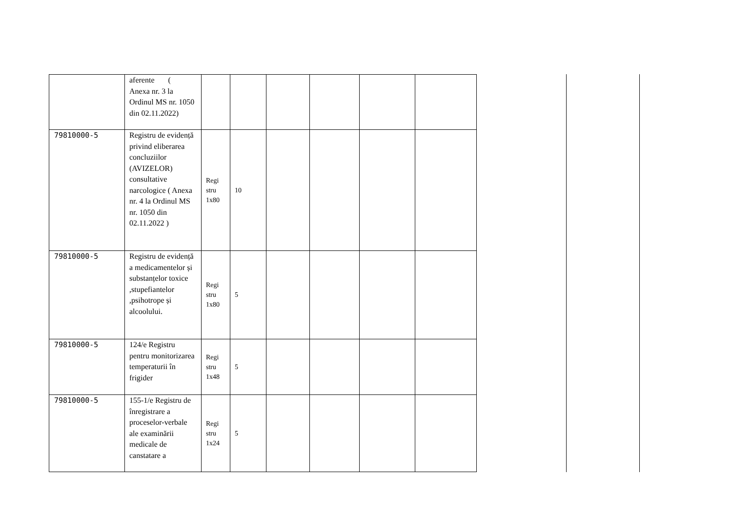| | aferente ( Anexa nr. 3 la Ordinul MS nr. 1050 din 02.11.2022) | | | | | | |
| 79810000-5 | Registru de evidență privind eliberarea concluziilor (AVIZELOR) consultative narcologice ( Anexa nr. 4 la Ordinul MS nr. 1050 din 02.11.2022 ) | Regi stru 1x80 | 10 | | | | |
| 79810000-5 | Registru de evidență a medicamentelor și substanțelor toxice ,stupefiantelor ,psihotrope și alcoolului. | Regi stru 1x80 | 5 | | | | |
| 79810000-5 | 124/e Registru pentru monitorizarea temperaturii în frigider | Regi stru 1x48 | 5 | | | | |
| 79810000-5 | 155-1/e Registru de înregistrare a proceselor-verbale ale examinării medicale de canstatare a | Regi stru 1x24 | 5 | | | | |